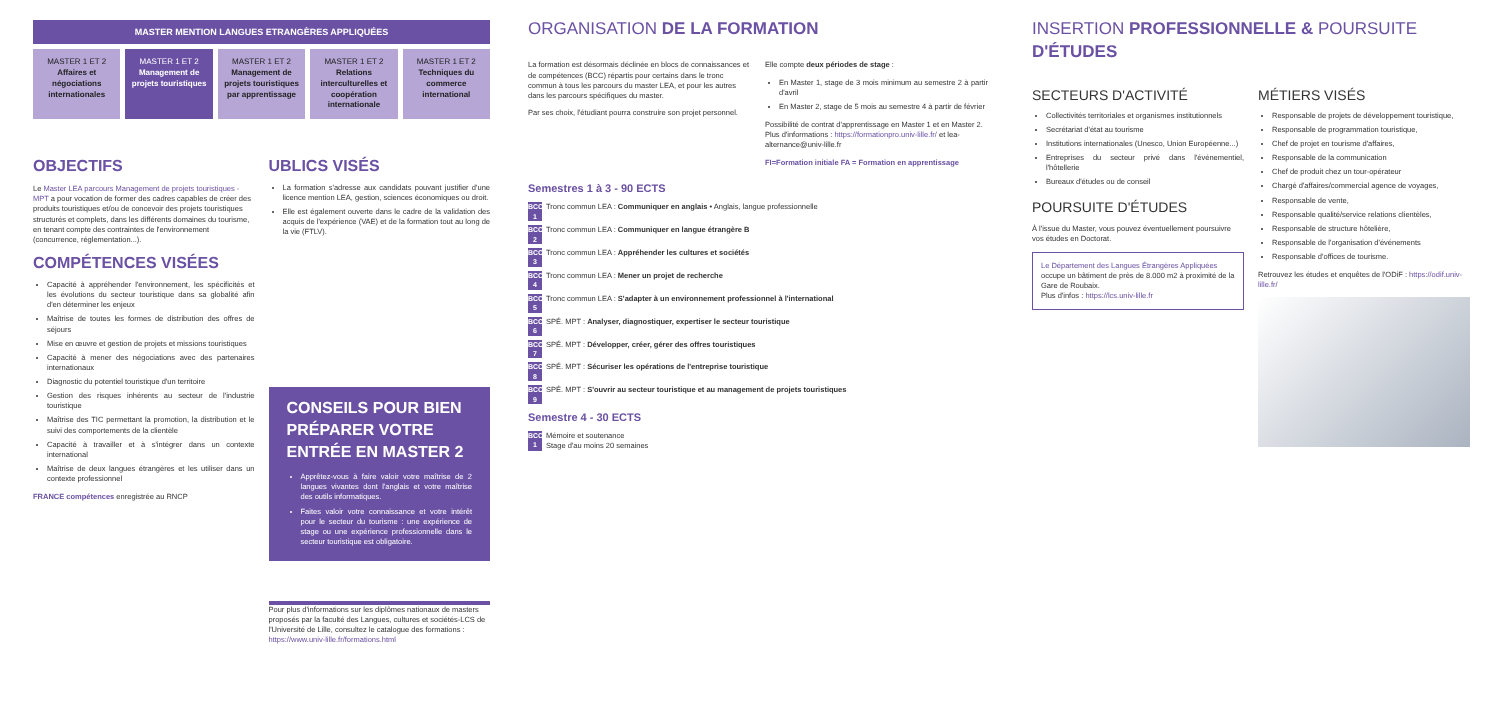MASTER MENTION LANGUES ETRANGÈRES APPLIQUÉES
MASTER 1 ET 2
Affaires et négociations internationales
MASTER 1 ET 2
Management de projets touristiques
MASTER 1 ET 2
Management de projets touristiques par apprentissage
MASTER 1 ET 2
Relations interculturelles et coopération internationale
MASTER 1 ET 2
Techniques du commerce international
OBJECTIFS
Le Master LEA parcours Management de projets touristiques - MPT a pour vocation de former des cadres capables de créer des produits touristiques et/ou de concevoir des projets touristiques structurés et complets, dans les différents domaines du tourisme, en tenant compte des contraintes de l'environnement (concurrence, réglementation...).
COMPÉTENCES VISÉES
Capacité à appréhender l'environnement, les spécificités et les évolutions du secteur touristique dans sa globalité afin d'en déterminer les enjeux
Maîtrise de toutes les formes de distribution des offres de séjours
Mise en œuvre et gestion de projets et missions touristiques
Capacité à mener des négociations avec des partenaires internationaux
Diagnostic du potentiel touristique d'un territoire
Gestion des risques inhérents au secteur de l'industrie touristique
Maîtrise des TIC permettant la promotion, la distribution et le suivi des comportements de la clientèle
Capacité à travailler et à s'intégrer dans un contexte international
Maîtrise de deux langues étrangères et les utiliser dans un contexte professionnel
FRANCE compétences enregistrée au RNCP
UBLICS VISÉS
La formation s'adresse aux candidats pouvant justifier d'une licence mention LEA, gestion, sciences économiques ou droit.
Elle est également ouverte dans le cadre de la validation des acquis de l'expérience (VAE) et de la formation tout au long de la vie (FTLV).
CONSEILS POUR BIEN PRÉPARER VOTRE ENTRÉE EN MASTER 2
Apprêtez-vous à faire valoir votre maîtrise de 2 langues vivantes dont l'anglais et votre maîtrise des outils informatiques.
Faites valoir votre connaissance et votre intérêt pour le secteur du tourisme : une expérience de stage ou une expérience professionnelle dans le secteur touristique est obligatoire.
Pour plus d'informations sur les diplômes nationaux de masters proposés par la faculté des Langues, cultures et sociétés-LCS de l'Université de Lille, consultez le catalogue des formations : https://www.univ-lille.fr/formations.html
ORGANISATION DE LA FORMATION
La formation est désormais déclinée en blocs de connaissances et de compétences (BCC) répartis pour certains dans le tronc commun à tous les parcours du master LEA, et pour les autres dans les parcours spécifiques du master.
Par ses choix, l'étudiant pourra construire son projet personnel.
Elle compte deux périodes de stage :
En Master 1, stage de 3 mois minimum au semestre 2 à partir d'avril
En Master 2, stage de 5 mois au semestre 4 à partir de février
Possibilité de contrat d'apprentissage en Master 1 et en Master 2. Plus d'informations : https://formationpro.univ-lille.fr/ et lea-alternance@univ-lille.fr
FI=Formation initiale FA = Formation en apprentissage
Semestres 1 à 3 - 90 ECTS
BCC 1
Tronc commun LEA : Communiquer en anglais • Anglais, langue professionnelle
BCC 2
Tronc commun LEA : Communiquer en langue étrangère B
BCC 3
Tronc commun LEA : Appréhender les cultures et sociétés
BCC 4
Tronc commun LEA : Mener un projet de recherche
BCC 5
Tronc commun LEA : S'adapter à un environnement professionnel à l'international
BCC 6
SPÉ. MPT : Analyser, diagnostiquer, expertiser le secteur touristique
BCC 7
SPÉ. MPT : Développer, créer, gérer des offres touristiques
BCC 8
SPÉ. MPT : Sécuriser les opérations de l'entreprise touristique
BCC 9
SPÉ. MPT : S'ouvrir au secteur touristique et au management de projets touristiques
Semestre 4 - 30 ECTS
BCC 1
Mémoire et soutenance
Stage d'au moins 20 semaines
INSERTION PROFESSIONNELLE & POURSUITE D'ÉTUDES
SECTEURS D'ACTIVITÉ
Collectivités territoriales et organismes institutionnels
Secrétariat d'état au tourisme
Institutions internationales (Unesco, Union Européenne...)
Entreprises du secteur privé dans l'événementiel, l'hôtellerie
Bureaux d'études ou de conseil
POURSUITE D'ÉTUDES
À l'issue du Master, vous pouvez éventuellement poursuivre vos études en Doctorat.
Le Département des Langues Étrangères Appliquées occupe un bâtiment de près de 8.000 m2 à proximité de la Gare de Roubaix.
Plus d'infos : https://lcs.univ-lille.fr
MÉTIERS VISÉS
Responsable de projets de développement touristique,
Responsable de programmation touristique,
Chef de projet en tourisme d'affaires,
Responsable de la communication
Chef de produit chez un tour-opérateur
Chargé d'affaires/commercial agence de voyages,
Responsable de vente,
Responsable qualité/service relations clientèles,
Responsable de structure hôtelière,
Responsable de l'organisation d'événements
Responsable d'offices de tourisme.
Retrouvez les études et enquêtes de l'ODiF : https://odif.univ-lille.fr/